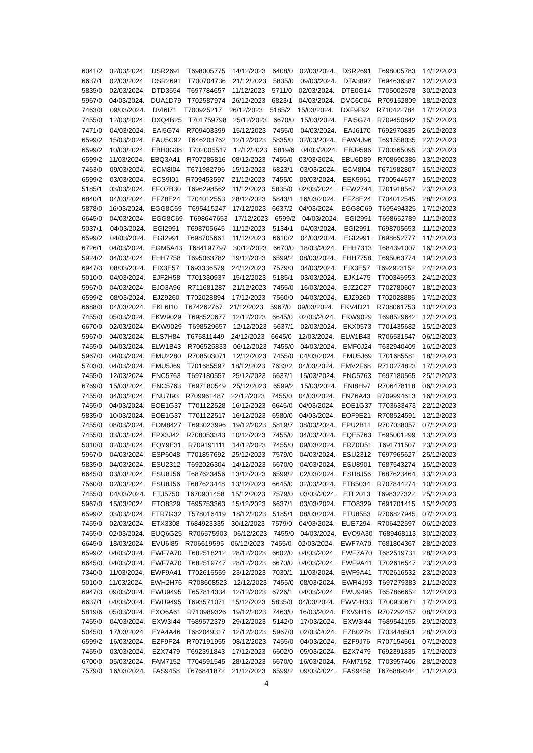6041/2 02/03/2024. DSR2691 T698005775 14/12/2023 6408/0 02/03/2024. DSR2691 T698005783 14/12/2023
6637/1 02/03/2024. DSR2691 T700704736 21/12/2023 5835/0 09/03/2024. DTA3897 T694636387 12/12/2023
5835/0 02/03/2024. DTD3554 T697784657 11/12/2023 5711/0 02/03/2024. DTE0G14 T705002578 30/12/2023
5967/0 04/03/2024. DUA1D79 T702587974 26/12/2023 6823/1 04/03/2024. DVC6C04 R709152809 18/12/2023
7463/0 09/03/2024. DVI6I71 T700925217 26/12/2023 5185/2 15/03/2024. DXF9F92 R710422784 17/12/2023
7455/0 12/03/2024. DXQ4B25 T701759798 25/12/2023 6670/0 15/03/2024. EAI5G74 R709450842 15/12/2023
7471/0 04/03/2024. EAI5G74 R709403399 15/12/2023 7455/0 04/03/2024. EAJ6170 T692970835 26/12/2023
6599/2 15/03/2024. EAU5C92 T646203762 12/12/2023 5835/0 02/03/2024. EAW4J96 T691558035 22/12/2023
6599/2 10/03/2024. EBH0G08 T702005517 12/12/2023 5819/6 04/03/2024. EBJ9596 T700365095 23/12/2023
6599/2 11/03/2024. EBQ3A41 R707286816 08/12/2023 7455/0 03/03/2024. EBU6D89 R708690386 13/12/2023
7463/0 09/03/2024. ECM8I04 T671982796 15/12/2023 6823/1 03/03/2024. ECM8I04 T671982807 15/12/2023
6599/2 03/03/2024. ECS9I01 R709453597 21/12/2023 7455/0 09/03/2024. EEK5961 T700544577 15/12/2023
5185/1 03/03/2024. EFO7B30 T696298562 11/12/2023 5835/0 02/03/2024. EFW2744 T701918567 23/12/2023
6840/1 04/03/2024. EFZ8E24 T704012553 28/12/2023 5843/1 16/03/2024. EFZ8E24 T704012545 28/12/2023
5878/0 16/03/2024. EGG8C69 T695415247 17/12/2023 6637/2 04/03/2024. EGG8C69 T695494325 17/12/2023
6645/0 04/03/2024. EGG8C69 T698647653 17/12/2023 6599/2 04/03/2024. EGI2991 T698652789 11/12/2023
5037/1 04/03/2024. EGI2991 T698705645 11/12/2023 5134/1 04/03/2024. EGI2991 T698705653 11/12/2023
6599/2 04/03/2024. EGI2991 T698705661 11/12/2023 6610/2 04/03/2024. EGI2991 T698652777 11/12/2023
6726/1 04/03/2024. EGM5A43 T684197797 30/12/2023 6670/0 18/03/2024. EHH7313 T684391007 16/12/2023
5924/2 04/03/2024. EHH7758 T695063782 19/12/2023 6599/2 08/03/2024. EHH7758 T695063774 19/12/2023
6947/3 08/03/2024. EIX3E57 T693336579 24/12/2023 7579/0 04/03/2024. EIX3E57 T692923152 24/12/2023
5010/0 04/03/2024. EJF2H58 T701330937 15/12/2023 5185/1 03/03/2024. EJK1475 T700346953 24/12/2023
5967/0 04/03/2024. EJO3A96 R711681287 21/12/2023 7455/0 16/03/2024. EJZ2C27 T702780607 18/12/2023
6599/2 08/03/2024. EJZ9260 T702028894 17/12/2023 7560/0 04/03/2024. EJZ9260 T702028886 17/12/2023
6688/0 04/03/2024. EKL6I10 T674262767 21/12/2023 5967/0 09/03/2024. EKV4D21 R708061753 10/12/2023
7455/0 05/03/2024. EKW9029 T698520677 12/12/2023 6645/0 02/03/2024. EKW9029 T698529642 12/12/2023
6670/0 02/03/2024. EKW9029 T698529657 12/12/2023 6637/1 02/03/2024. EKX0573 T701435682 15/12/2023
5967/0 04/03/2024. ELS7H84 T675811449 24/12/2023 6645/0 12/03/2024. ELW1B43 R706531547 06/12/2023
7455/0 04/03/2024. ELW1B43 R706525833 06/12/2023 7455/0 04/03/2024. EMF0J24 T632940409 16/12/2023
5967/0 04/03/2024. EMU2280 R708503071 12/12/2023 7455/0 04/03/2024. EMU5J69 T701685581 18/12/2023
5703/0 04/03/2024. EMU5J69 T701685597 18/12/2023 7633/2 04/03/2024. EMV2F68 R710274823 17/12/2023
7455/0 12/03/2024. ENC5763 T697180557 25/12/2023 6637/1 15/03/2024. ENC5763 T697180565 25/12/2023
6769/0 15/03/2024. ENC5763 T697180549 25/12/2023 6599/2 15/03/2024. ENI8H97 R706478118 06/12/2023
7455/0 04/03/2024. ENU7I93 R709961487 22/12/2023 7455/0 04/03/2024. ENZ6A43 R709994613 16/12/2023
7455/0 04/03/2024. EOE1G37 T701122528 16/12/2023 6645/0 04/03/2024. EOE1G37 T703633473 22/12/2023
5835/0 10/03/2024. EOE1G37 T701122517 16/12/2023 6580/0 04/03/2024. EOF9E21 R708524591 12/12/2023
7455/0 08/03/2024. EOM8427 T693023996 19/12/2023 5819/7 08/03/2024. EPU2B11 R707038057 07/12/2023
7455/0 03/03/2024. EPX3J42 R708053343 10/12/2023 7455/0 04/03/2024. EQE5763 T695001299 13/12/2023
5010/0 02/03/2024. EQY9E31 R709191111 14/12/2023 7455/0 09/03/2024. ERZ0D51 T691711507 23/12/2023
5967/0 04/03/2024. ESP6048 T701857692 25/12/2023 7579/0 04/03/2024. ESU2312 T697965627 25/12/2023
5835/0 04/03/2024. ESU2312 T692026304 14/12/2023 6670/0 04/03/2024. ESU8901 T687543274 15/12/2023
6645/0 03/03/2024. ESU8J56 T687623456 13/12/2023 6599/2 02/03/2024. ESU8J56 T687623464 13/12/2023
7560/0 02/03/2024. ESU8J56 T687623448 13/12/2023 6645/0 02/03/2024. ETB5034 R707844274 10/12/2023
7455/0 04/03/2024. ETJ5750 T670901458 15/12/2023 7579/0 03/03/2024. ETL2013 T698327322 25/12/2023
5967/0 15/03/2024. ETO8329 T695753363 15/12/2023 6637/1 03/03/2024. ETO8329 T691701415 15/12/2023
6599/2 03/03/2024. ETR7G32 T578016419 18/12/2023 5185/1 08/03/2024. ETU8553 R706827945 07/12/2023
7455/0 02/03/2024. ETX3308 T684923335 30/12/2023 7579/0 04/03/2024. EUE7294 R706422597 06/12/2023
7455/0 02/03/2024. EUQ6G25 R706575903 06/12/2023 7455/0 04/03/2024. EVO9A30 T689468113 30/12/2023
6645/0 18/03/2024. EVU6I85 R706619595 06/12/2023 7455/0 02/03/2024. EWF7A70 T681804367 28/12/2023
6599/2 04/03/2024. EWF7A70 T682518212 28/12/2023 6602/0 04/03/2024. EWF7A70 T682519731 28/12/2023
6645/0 04/03/2024. EWF7A70 T682519747 28/12/2023 6670/0 04/03/2024. EWF9A41 T702616547 23/12/2023
7340/0 11/03/2024. EWF9A41 T702616559 23/12/2023 7030/1 11/03/2024. EWF9A41 T702616532 23/12/2023
5010/0 11/03/2024. EWH2H76 R708608523 12/12/2023 7455/0 08/03/2024. EWR4J93 T697279383 21/12/2023
6947/3 09/03/2024. EWU9495 T657814334 12/12/2023 6726/1 04/03/2024. EWU9495 T657866652 12/12/2023
6637/1 04/03/2024. EWU9495 T693571071 15/12/2023 5835/0 04/03/2024. EWV2H33 T700930671 17/12/2023
5819/6 05/03/2024. EXO6A61 R710989326 19/12/2023 7463/0 16/03/2024. EXV9H16 R707292457 08/12/2023
7455/0 04/03/2024. EXW3I44 T689572379 29/12/2023 5142/0 17/03/2024. EXW3I44 T689541155 29/12/2023
5045/0 17/03/2024. EYA4A46 T682049317 12/12/2023 5967/0 02/03/2024. EZB0278 T703448501 28/12/2023
6599/2 16/03/2024. EZF9F24 R707191955 08/12/2023 7455/0 04/03/2024. EZF9J76 R707154561 07/12/2023
7455/0 03/03/2024. EZX7479 T692391843 17/12/2023 6602/0 05/03/2024. EZX7479 T692391835 17/12/2023
6700/0 05/03/2024. FAM7152 T704591545 28/12/2023 6670/0 16/03/2024. FAM7152 T703957406 28/12/2023
7579/0 16/03/2024. FAS9458 T676841872 21/12/2023 6599/2 09/03/2024. FAS9458 T676889344 21/12/2023
4